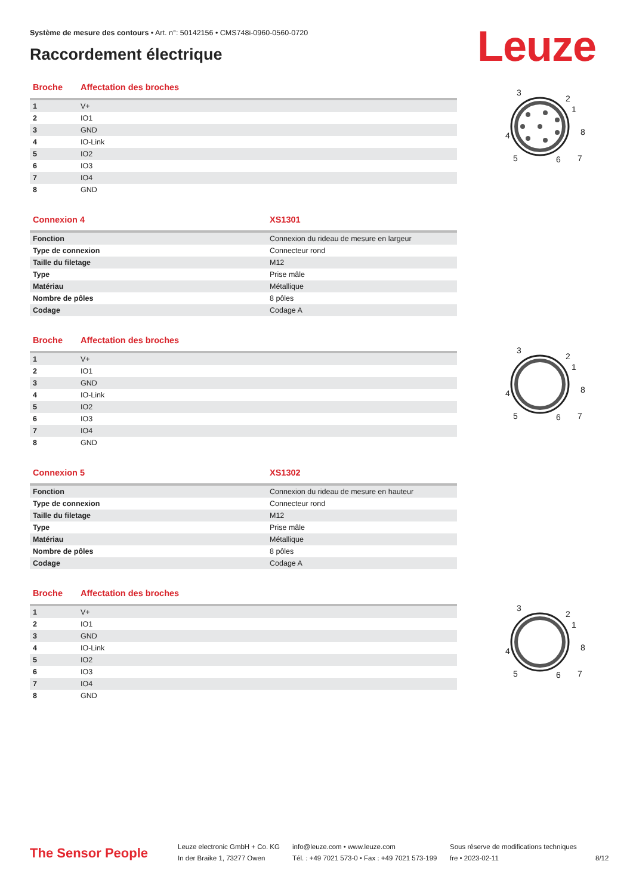Système de mesure des contours • Art. n°: 50142156 • CMS748i-0960-0560-0720
Raccordement électrique Leuze
| Broche | Affectation des broches |
| --- | --- |
| 1 | V+ |
| 2 | IO1 |
| 3 | GND |
| 4 | IO-Link |
| 5 | IO2 |
| 6 | IO3 |
| 7 | IO4 |
| 8 | GND |
| Connexion 4 | XS1301 |
| --- | --- |
| Fonction | Connexion du rideau de mesure en largeur |
| Type de connexion | Connecteur rond |
| Taille du filetage | M12 |
| Type | Prise mâle |
| Matériau | Métallique |
| Nombre de pôles | 8 pôles |
| Codage | Codage A |
| Broche | Affectation des broches |
| --- | --- |
| 1 | V+ |
| 2 | IO1 |
| 3 | GND |
| 4 | IO-Link |
| 5 | IO2 |
| 6 | IO3 |
| 7 | IO4 |
| 8 | GND |
| Connexion 5 | XS1302 |
| --- | --- |
| Fonction | Connexion du rideau de mesure en hauteur |
| Type de connexion | Connecteur rond |
| Taille du filetage | M12 |
| Type | Prise mâle |
| Matériau | Métallique |
| Nombre de pôles | 8 pôles |
| Codage | Codage A |
| Broche | Affectation des broches |
| --- | --- |
| 1 | V+ |
| 2 | IO1 |
| 3 | GND |
| 4 | IO-Link |
| 5 | IO2 |
| 6 | IO3 |
| 7 | IO4 |
| 8 | GND |
2
1
8
7
6
5
4
3
2
1
8
7
6
5
4
3
2
1
8
7
6
5
4
3
The Sensor People
Leuze electronic GmbH + Co. KG
In der Braike 1, 73277 Owen
info@leuze.com • www.leuze.com
Tél. : +49 7021 573-0 • Fax : +49 7021 573-199
Sous réserve de modifications techniques
fre • 2023-02-11
8/12